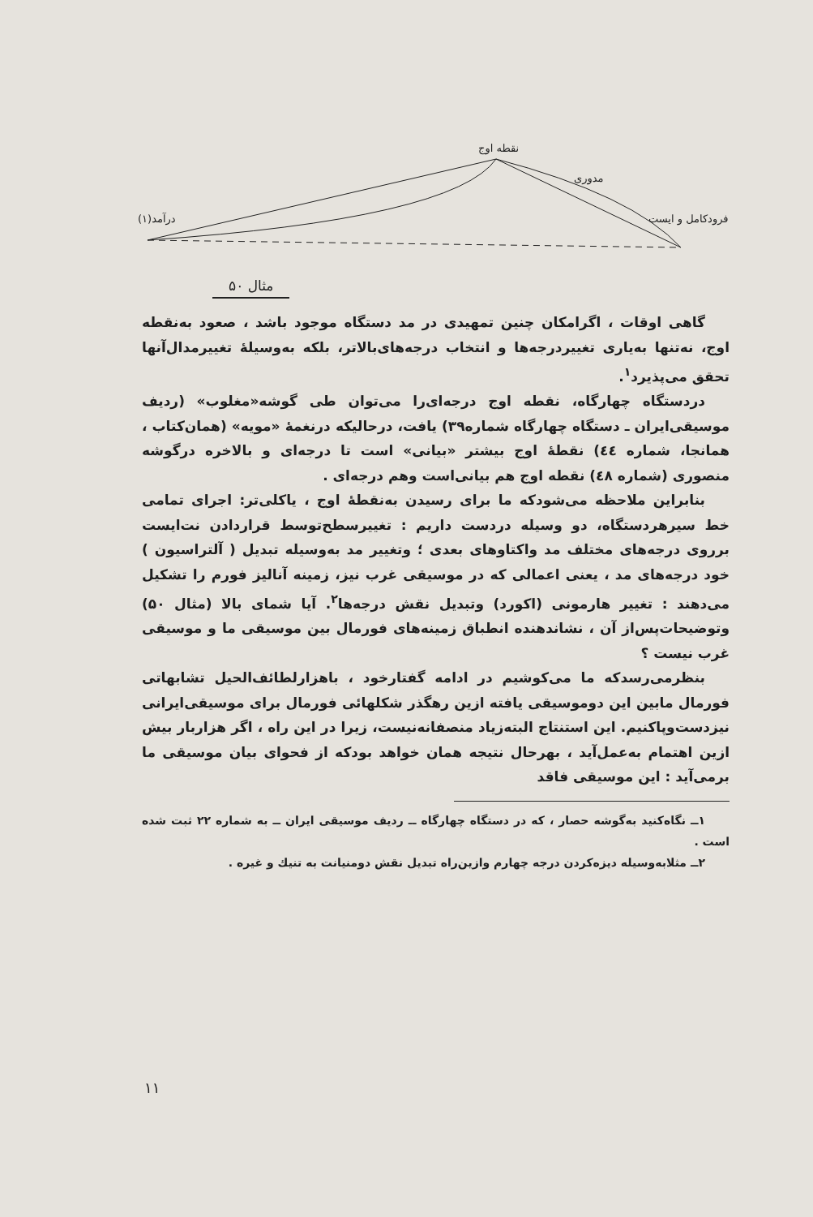نقطه اوج
مدوری
درآمد(۱) فرودکامل و ایست
مثال ۵۰
گاهی اوقات ، اگرامکان چنین تمهیدی در مد دستگاه موجود باشد ، صعود به‌نقطه اوج، نه‌تنها به‌یاری تغییردرجه‌ها و انتخاب درجه‌های‌بالاتر، بلکه به‌وسیلهٔ تغییرمدال‌آنها تحقق می‌پذیرد<sup>۱</sup>.
دردستگاه چهارگاه، نقطه اوج درجه‌ای‌را می‌توان طی گوشه«مغلوب» (ردیف موسیقی‌ایران ـ دستگاه چهارگاه شماره۳۹) یافت، درحالیکه درنغمهٔ «مویه» (همان‌کتاب ، همانجا، شماره ٤٤) نقطهٔ اوج بیشتر «بیانی» است تا درجه‌ای و بالاخره درگوشه منصوری (شماره ٤٨) نقطه اوج هم بیانی‌است وهم درجه‌ای .
بنابراین ملاحظه می‌شودکه ما برای رسیدن به‌نقطهٔ اوج ، یاکلی‌تر: اجرای تمامی خط سیرهردستگاه، دو وسیله دردست داریم : تغییرسطح‌توسط قراردادن نت‌ایست برروی درجه‌های مختلف مد واکتاوهای بعدی ؛ وتغییر مد به‌وسیله تبدیل ( آلتراسیون ) خود درجه‌های مد ، یعنی اعمالی که در موسیقی غرب نیز، زمینه آنالیز فورم را تشکیل می‌دهند : تغییر هارمونی (اکورد) وتبدیل نقش درجه‌ها<sup>۲</sup>. آیا شمای بالا (مثال ۵۰) وتوضیحات‌پس‌از آن ، نشاندهنده انطباق زمینه‌های فورمال بین موسیقی ما و موسیقی غرب نیست ؟
بنظرمی‌رسدکه ما می‌کوشیم در ادامه گفتارخود ، باهزارلطائف‌الحیل تشابهاتی فورمال مابین این دوموسیقی یافته ازین رهگذر شکلهائی فورمال برای موسیقی‌ایرانی نیزدست‌وپاکنیم. این استنتاج البته‌زیاد منصفانه‌نیست، زیرا در این راه ، اگر هزاربار بیش ازین اهتمام به‌عمل‌آید ، بهرحال نتیجه همان خواهد بودکه از فحوای بیان موسیقی ما برمی‌آید : این موسیقی فاقد
۱ــ نگاه‌کنید به‌گوشه حصار ، که در دستگاه چهارگاه ــ ردیف موسیقی ایران ــ به شماره ۲۲ ثبت شده است .
۲ــ مثلابه‌وسیله دیزه‌کردن درجه چهارم وازین‌راه تبدیل نقش دومنیانت به تنیك و غیره .
۱۱